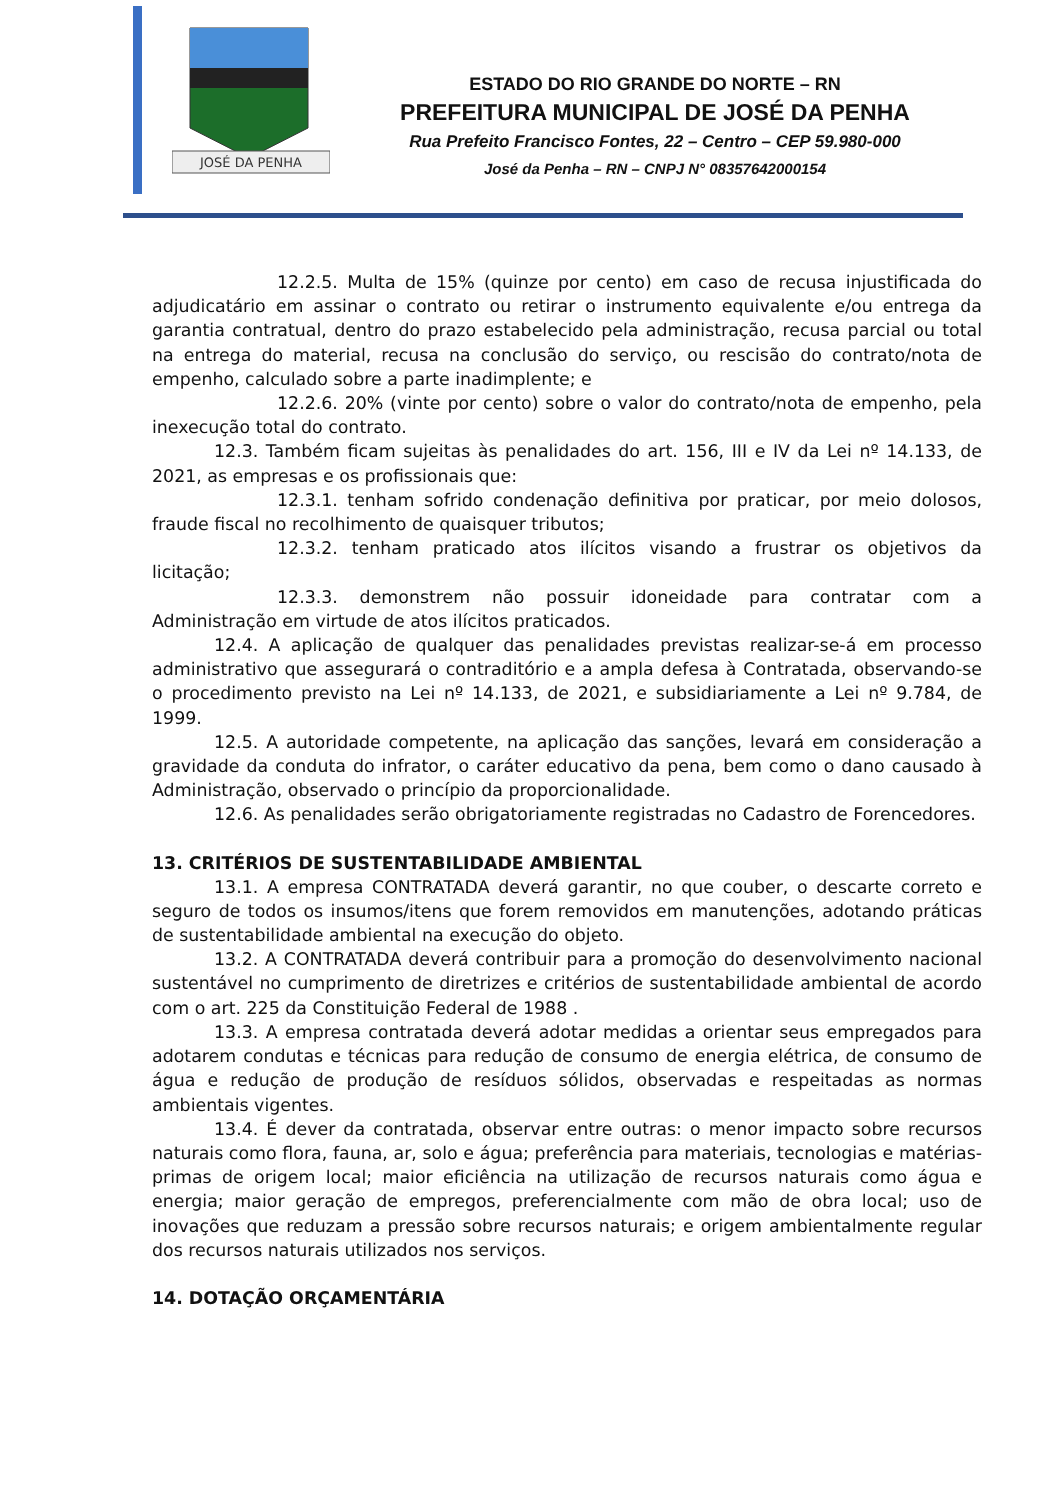JOSÉ DA PENHA
ESTADO DO RIO GRANDE DO NORTE – RN
PREFEITURA MUNICIPAL DE JOSÉ DA PENHA
Rua Prefeito Francisco Fontes, 22 – Centro – CEP 59.980-000
José da Penha – RN – CNPJ N° 08357642000154
12.2.5. Multa de 15% (quinze por cento) em caso de recusa injustificada do adjudicatário em assinar o contrato ou retirar o instrumento equivalente e/ou entrega da garantia contratual, dentro do prazo estabelecido pela administração, recusa parcial ou total na entrega do material, recusa na conclusão do serviço, ou rescisão do contrato/nota de empenho, calculado sobre a parte inadimplente; e
12.2.6. 20% (vinte por cento) sobre o valor do contrato/nota de empenho, pela inexecução total do contrato.
12.3. Também ficam sujeitas às penalidades do art. 156, III e IV da Lei nº 14.133, de 2021, as empresas e os profissionais que:
12.3.1. tenham sofrido condenação definitiva por praticar, por meio dolosos, fraude fiscal no recolhimento de quaisquer tributos;
12.3.2. tenham praticado atos ilícitos visando a frustrar os objetivos da licitação;
12.3.3. demonstrem não possuir idoneidade para contratar com a Administração em virtude de atos ilícitos praticados.
12.4. A aplicação de qualquer das penalidades previstas realizar-se-á em processo administrativo que assegurará o contraditório e a ampla defesa à Contratada, observando-se o procedimento previsto na Lei nº 14.133, de 2021, e subsidiariamente a Lei nº 9.784, de 1999.
12.5. A autoridade competente, na aplicação das sanções, levará em consideração a gravidade da conduta do infrator, o caráter educativo da pena, bem como o dano causado à Administração, observado o princípio da proporcionalidade.
12.6. As penalidades serão obrigatoriamente registradas no Cadastro de Forencedores.
13. CRITÉRIOS DE SUSTENTABILIDADE AMBIENTAL
13.1. A empresa CONTRATADA deverá garantir, no que couber, o descarte correto e seguro de todos os insumos/itens que forem removidos em manutenções, adotando práticas de sustentabilidade ambiental na execução do objeto.
13.2. A CONTRATADA deverá contribuir para a promoção do desenvolvimento nacional sustentável no cumprimento de diretrizes e critérios de sustentabilidade ambiental de acordo com o art. 225 da Constituição Federal de 1988 .
13.3. A empresa contratada deverá adotar medidas a orientar seus empregados para adotarem condutas e técnicas para redução de consumo de energia elétrica, de consumo de água e redução de produção de resíduos sólidos, observadas e respeitadas as normas ambientais vigentes.
13.4. É dever da contratada, observar entre outras: o menor impacto sobre recursos naturais como flora, fauna, ar, solo e água; preferência para materiais, tecnologias e matérias-primas de origem local; maior eficiência na utilização de recursos naturais como água e energia; maior geração de empregos, preferencialmente com mão de obra local; uso de inovações que reduzam a pressão sobre recursos naturais; e origem ambientalmente regular dos recursos naturais utilizados nos serviços.
14. DOTAÇÃO ORÇAMENTÁRIA